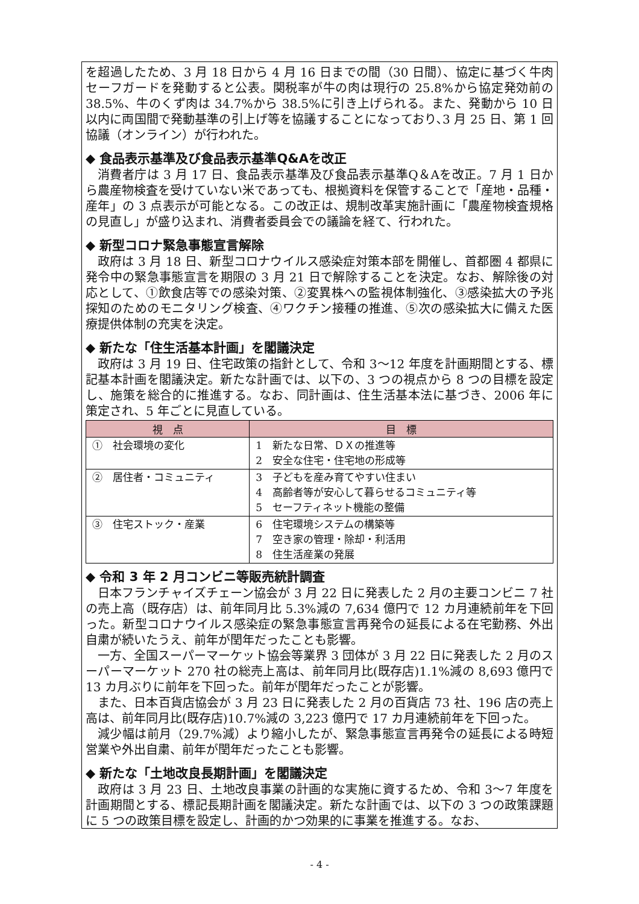を超過したため、3 月 18 日から 4 月 16 日までの間（30 日間）、協定に基づく牛肉セーフガードを発動すると公表。関税率が牛の肉は現行の 25.8%から協定発効前の 38.5%、牛のくず肉は 34.7%から 38.5%に引き上げられる。また、発動から 10 日以内に両国間で発動基準の引上げ等を協議することになっており､3 月 25 日、第 1 回協議（オンライン）が行われた。
◆ 食品表示基準及び食品表示基準Q&Aを改正
消費者庁は 3 月 17 日、食品表示基準及び食品表示基準Q＆Aを改正。7 月 1 日から農産物検査を受けていない米であっても、根拠資料を保管することで「産地・品種・産年」の 3 点表示が可能となる。この改正は、規制改革実施計画に「農産物検査規格の見直し」が盛り込まれ、消費者委員会での議論を経て、行われた。
◆ 新型コロナ緊急事態宣言解除
政府は 3 月 18 日、新型コロナウイルス感染症対策本部を開催し、首都圏 4 都県に発令中の緊急事態宣言を期限の 3 月 21 日で解除することを決定。なお、解除後の対応として、①飲食店等での感染対策、②変異株への監視体制強化、③感染拡大の予兆探知のためのモニタリング検査、④ワクチン接種の推進、⑤次の感染拡大に備えた医療提供体制の充実を決定。
◆ 新たな「住生活基本計画」を閣議決定
政府は 3 月 19 日、住宅政策の指針として、令和 3～12 年度を計画期間とする、標記基本計画を閣議決定。新たな計画では、以下の、3 つの視点から 8 つの目標を設定し、施策を総合的に推進する。なお、同計画は、住生活基本法に基づき、2006 年に策定され、5 年ごとに見直している。
| 視 点 | 目 標 |
| --- | --- |
| ① 社会環境の変化 | 1 新たな日常、ＤＸの推進等 2 安全な住宅・住宅地の形成等 |
| ② 居住者・コミュニティ | 3 子どもを産み育てやすい住まい 4 高齢者等が安心して暮らせるコミュニティ等 5 セーフティネット機能の整備 |
| ③ 住宅ストック・産業 | 6 住宅環境システムの構築等 7 空き家の管理・除却・利活用 8 住生活産業の発展 |
◆ 令和 3 年 2 月コンビニ等販売統計調査
日本フランチャイズチェーン協会が 3 月 22 日に発表した 2 月の主要コンビニ 7 社の売上高（既存店）は、前年同月比 5.3%減の 7,634 億円で 12 カ月連続前年を下回った。新型コロナウイルス感染症の緊急事態宣言再発令の延長による在宅勤務、外出自粛が続いたうえ、前年が閏年だったことも影響。
一方、全国スーパーマーケット協会等業界 3 団体が 3 月 22 日に発表した 2 月のスーパーマーケット 270 社の総売上高は、前年同月比(既存店)1.1%減の 8,693 億円で 13 カ月ぶりに前年を下回った。前年が閏年だったことが影響。
また、日本百貨店協会が 3 月 23 日に発表した 2 月の百貨店 73 社、196 店の売上高は、前年同月比(既存店)10.7%減の 3,223 億円で 17 カ月連続前年を下回った。
減少幅は前月（29.7%減）より縮小したが、緊急事態宣言再発令の延長による時短営業や外出自粛、前年が閏年だったことも影響。
◆ 新たな「土地改良長期計画」を閣議決定
政府は 3 月 23 日、土地改良事業の計画的な実施に資するため、令和 3～7 年度を計画期間とする、標記長期計画を閣議決定。新たな計画では、以下の 3 つの政策課題に 5 つの政策目標を設定し、計画的かつ効果的に事業を推進する。なお、
- 4 -